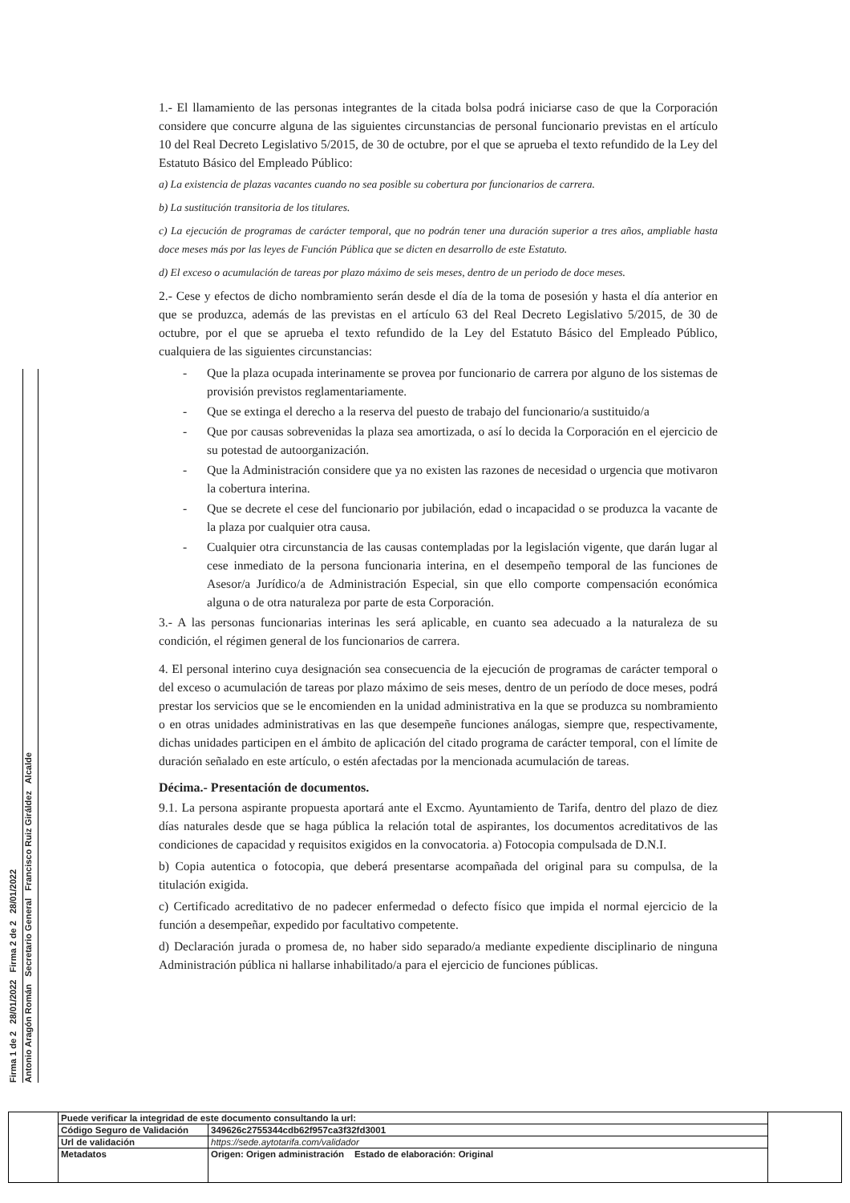Firma 1 de 2 28/01/2022 Firma 2 de 2 28/01/2022
Antonio Aragón Román Secretario General Francisco Ruiz Giráldez Alcalde
1.- El llamamiento de las personas integrantes de la citada bolsa podrá iniciarse caso de que la Corporación considere que concurre alguna de las siguientes circunstancias de personal funcionario previstas en el artículo 10 del Real Decreto Legislativo 5/2015, de 30 de octubre, por el que se aprueba el texto refundido de la Ley del Estatuto Básico del Empleado Público:
a) La existencia de plazas vacantes cuando no sea posible su cobertura por funcionarios de carrera.
b) La sustitución transitoria de los titulares.
c) La ejecución de programas de carácter temporal, que no podrán tener una duración superior a tres años, ampliable hasta doce meses más por las leyes de Función Pública que se dicten en desarrollo de este Estatuto.
d) El exceso o acumulación de tareas por plazo máximo de seis meses, dentro de un periodo de doce meses.
2.- Cese y efectos de dicho nombramiento serán desde el día de la toma de posesión y hasta el día anterior en que se produzca, además de las previstas en el artículo 63 del Real Decreto Legislativo 5/2015, de 30 de octubre, por el que se aprueba el texto refundido de la Ley del Estatuto Básico del Empleado Público, cualquiera de las siguientes circunstancias:
- Que la plaza ocupada interinamente se provea por funcionario de carrera por alguno de los sistemas de provisión previstos reglamentariamente.
- Que se extinga el derecho a la reserva del puesto de trabajo del funcionario/a sustituido/a
- Que por causas sobrevenidas la plaza sea amortizada, o así lo decida la Corporación en el ejercicio de su potestad de autoorganización.
- Que la Administración considere que ya no existen las razones de necesidad o urgencia que motivaron la cobertura interina.
- Que se decrete el cese del funcionario por jubilación, edad o incapacidad o se produzca la vacante de la plaza por cualquier otra causa.
- Cualquier otra circunstancia de las causas contempladas por la legislación vigente, que darán lugar al cese inmediato de la persona funcionaria interina, en el desempeño temporal de las funciones de Asesor/a Jurídico/a de Administración Especial, sin que ello comporte compensación económica alguna o de otra naturaleza por parte de esta Corporación.
3.- A las personas funcionarias interinas les será aplicable, en cuanto sea adecuado a la naturaleza de su condición, el régimen general de los funcionarios de carrera.
4. El personal interino cuya designación sea consecuencia de la ejecución de programas de carácter temporal o del exceso o acumulación de tareas por plazo máximo de seis meses, dentro de un período de doce meses, podrá prestar los servicios que se le encomienden en la unidad administrativa en la que se produzca su nombramiento o en otras unidades administrativas en las que desempeñe funciones análogas, siempre que, respectivamente, dichas unidades participen en el ámbito de aplicación del citado programa de carácter temporal, con el límite de duración señalado en este artículo, o estén afectadas por la mencionada acumulación de tareas.
Décima.- Presentación de documentos.
9.1. La persona aspirante propuesta aportará ante el Excmo. Ayuntamiento de Tarifa, dentro del plazo de diez días naturales desde que se haga pública la relación total de aspirantes, los documentos acreditativos de las condiciones de capacidad y requisitos exigidos en la convocatoria. a) Fotocopia compulsada de D.N.I.
b) Copia autentica o fotocopia, que deberá presentarse acompañada del original para su compulsa, de la titulación exigida.
c) Certificado acreditativo de no padecer enfermedad o defecto físico que impida el normal ejercicio de la función a desempeñar, expedido por facultativo competente.
d) Declaración jurada o promesa de, no haber sido separado/a mediante expediente disciplinario de ninguna Administración pública ni hallarse inhabilitado/a para el ejercicio de funciones públicas.
| | Puede verificar la integridad de este documento consultando la url: | | |
| | Código Seguro de Validación | 349626c2755344cdb62f957ca3f32fd3001 | |
| | Url de validación | https://sede.aytotarifa.com/validador | |
| | Metadatos | Origen: Origen administración Estado de elaboración: Original | |